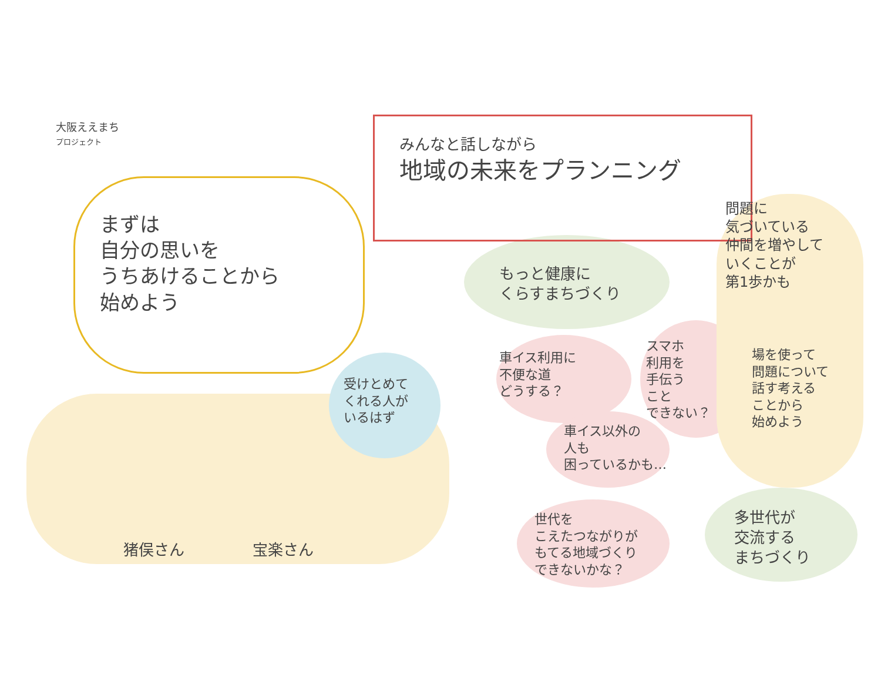大阪ええまち
プロジェクト
みんなと話しながら
地域の未来をプランニング
まずは
自分の思いを
うちあけることから
始めよう
もっと健康に
くらすまちづくり
問題に
気づいている
仲間を増やして
いくことが
第1歩かも
受けとめて
くれる人が
いるはず
車イス利用に
不便な道
どうする？
スマホ
利用を
手伝う
こと
できない？
車イス以外の
人も
困っているかも…
場を使って
問題について
話す考える
ことから
始めよう
世代を
こえたつながりが
もてる地域づくり
できないかな？
多世代が
交流する
まちづくり
猪俣さん 宝楽さん